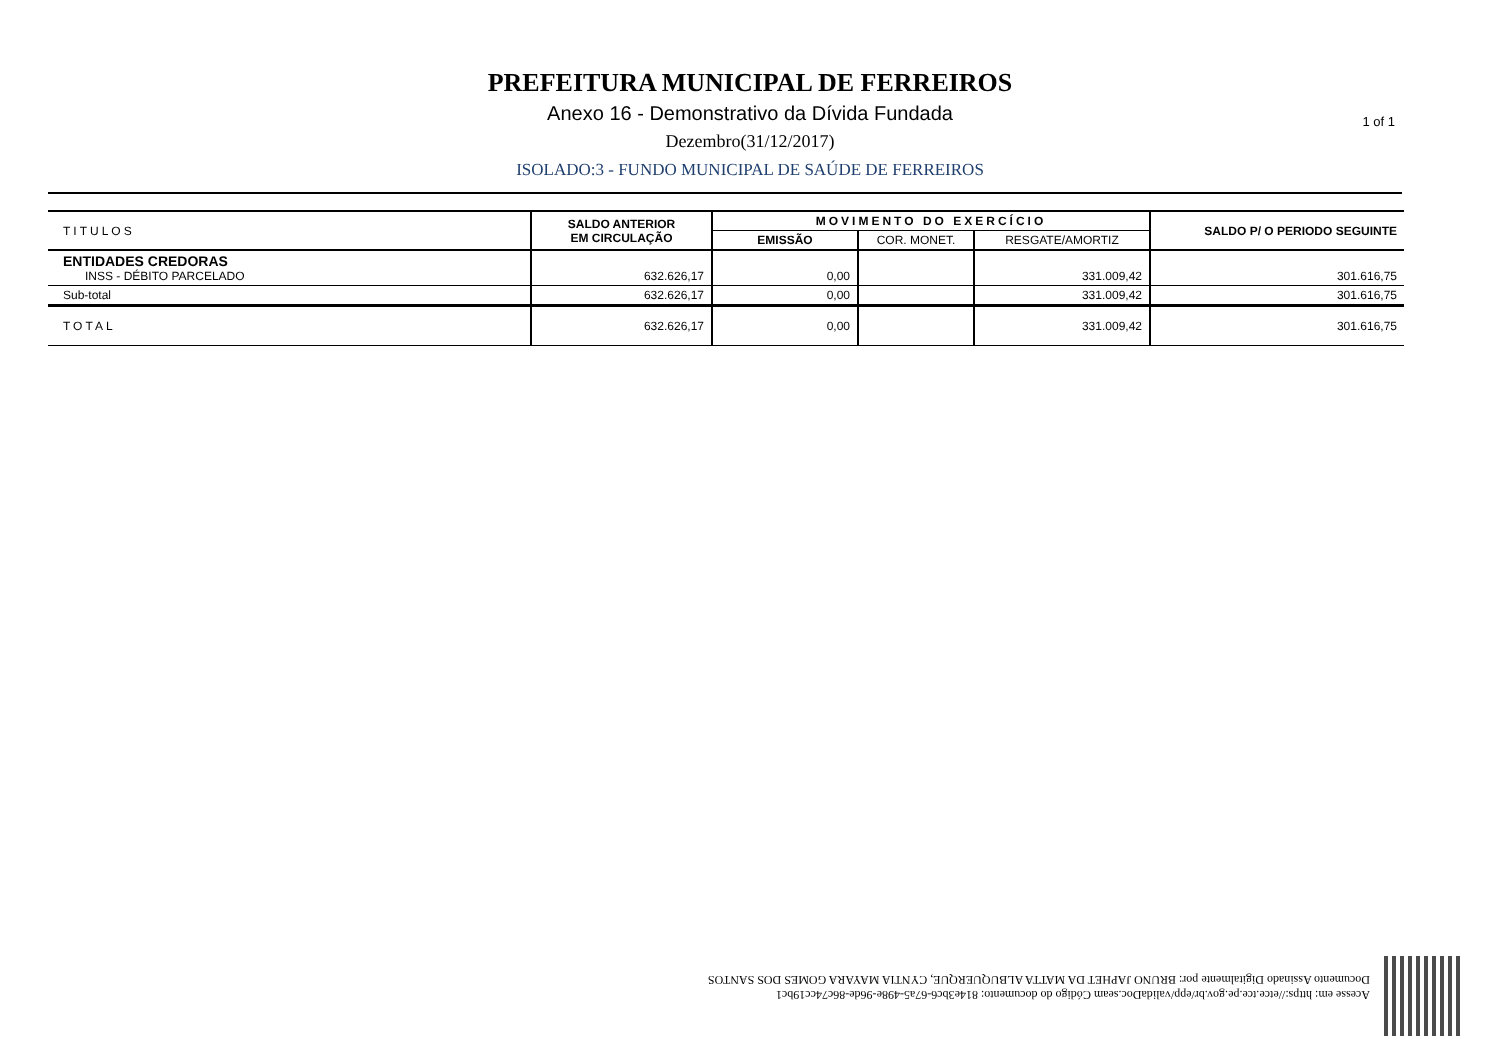PREFEITURA MUNICIPAL DE FERREIROS
Anexo 16 - Demonstrativo da Dívida Fundada
Dezembro(31/12/2017)
ISOLADO:3 - FUNDO MUNICIPAL DE SAÚDE DE FERREIROS
1 of 1
| TITULOS | SALDO ANTERIOR EM CIRCULAÇÃO | MOVIMENTO DO EXERCÍCIO | | | SALDO P/ O PERIODO SEGUINTE |
| --- | --- | --- | --- | --- | --- |
| | | EMISSÃO | COR. MONET. | RESGATE/AMORTIZ | |
| ENTIDADES CREDORAS INSS - DÉBITO PARCELADO | 632.626,17 | 0,00 | | 331.009,42 | 301.616,75 |
| Sub-total | 632.626,17 | 0,00 | | 331.009,42 | 301.616,75 |
| TOTAL | 632.626,17 | 0,00 | | 331.009,42 | 301.616,75 |
Acesse em: https://etce.tce.pe.gov.br/epp/validaDoc.seam Código do documento: 814e3bc6-67a5-498e-96de-86c74cc19bc1
Documento Assinado Digitalmente por: BRUNO JAPHET DA MATTA ALBUQUERQUE, CYNTIA MAYARA GOMES DOS SANTOS